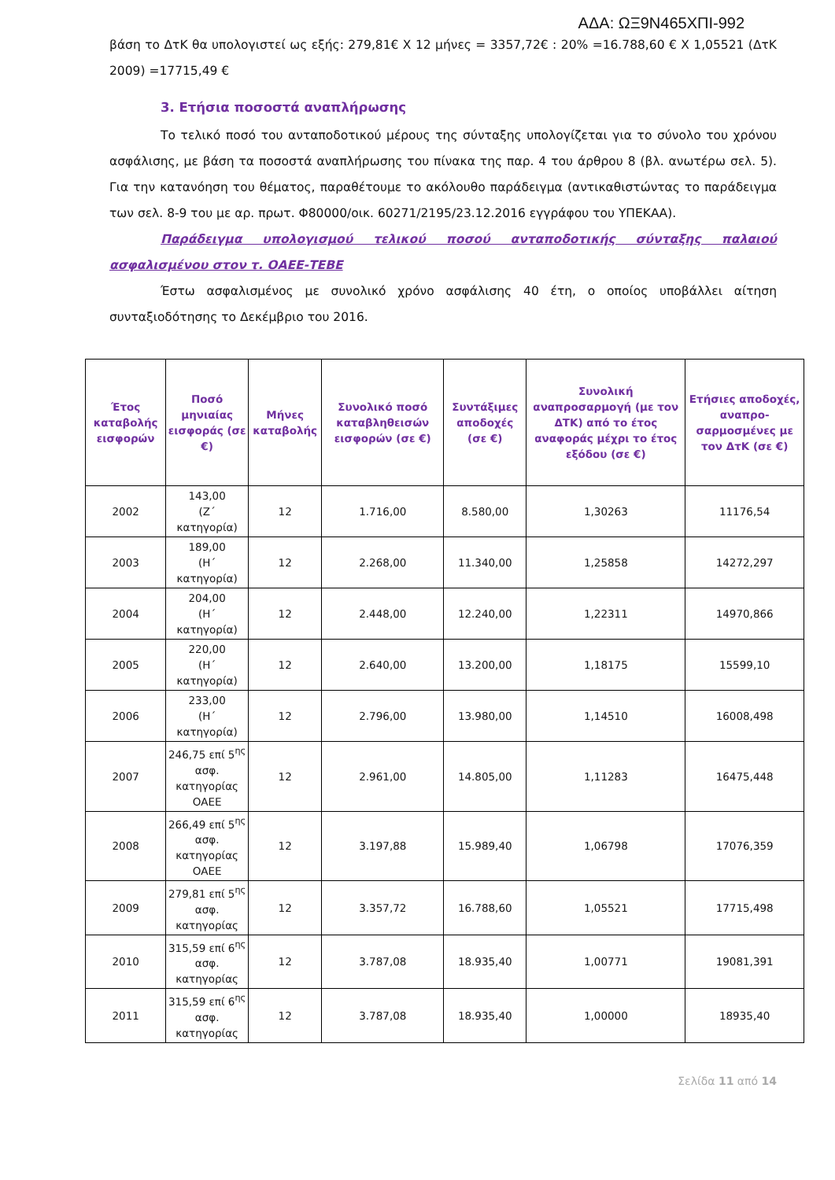ΑΔΑ: ΩΞ9Ν465ΧΠΙ-992
βάση το ΔτΚ θα υπολογιστεί ως εξής: 279,81€ Χ 12 μήνες = 3357,72€ : 20% =16.788,60 € Χ 1,05521 (ΔτΚ 2009) =17715,49 €
3. Ετήσια ποσοστά αναπλήρωσης
Το τελικό ποσό του ανταποδοτικού μέρους της σύνταξης υπολογίζεται για το σύνολο του χρόνου ασφάλισης, με βάση τα ποσοστά αναπλήρωσης του πίνακα της παρ. 4 του άρθρου 8 (βλ. ανωτέρω σελ. 5). Για την κατανόηση του θέματος, παραθέτουμε το ακόλουθο παράδειγμα (αντικαθιστώντας το παράδειγμα των σελ. 8-9 του με αρ. πρωτ. Φ80000/οικ. 60271/2195/23.12.2016 εγγράφου του ΥΠΕΚΑΑ).
Παράδειγμα υπολογισμού τελικού ποσού ανταποδοτικής σύνταξης παλαιού ασφαλισμένου στον τ. ΟΑΕΕ-ΤΕΒΕ
Έστω ασφαλισμένος με συνολικό χρόνο ασφάλισης 40 έτη, ο οποίος υποβάλλει αίτηση συνταξιοδότησης το Δεκέμβριο του 2016.
| Έτος καταβολής εισφορών | Ποσό μηνιαίας εισφοράς (σε €) | Μήνες καταβολής | Συνολικό ποσό καταβληθεισών εισφορών (σε €) | Συντάξιμες αποδοχές (σε €) | Συνολική αναπροσαρμογή (με τον ΔΤΚ) από το έτος αναφοράς μέχρι το έτος εξόδου (σε €) | Ετήσιες αποδοχές, αναπρο-σαρμοσμένες με τον ΔτΚ (σε €) |
| --- | --- | --- | --- | --- | --- | --- |
| 2002 | 143,00 (Ζ΄ κατηγορία) | 12 | 1.716,00 | 8.580,00 | 1,30263 | 11176,54 |
| 2003 | 189,00 (Η΄ κατηγορία) | 12 | 2.268,00 | 11.340,00 | 1,25858 | 14272,297 |
| 2004 | 204,00 (Η΄ κατηγορία) | 12 | 2.448,00 | 12.240,00 | 1,22311 | 14970,866 |
| 2005 | 220,00 (Η΄ κατηγορία) | 12 | 2.640,00 | 13.200,00 | 1,18175 | 15599,10 |
| 2006 | 233,00 (Η΄ κατηγορία) | 12 | 2.796,00 | 13.980,00 | 1,14510 | 16008,498 |
| 2007 | 246,75 επί 5<sup>ης</sup> ασφ. κατηγορίας ΟΑΕΕ | 12 | 2.961,00 | 14.805,00 | 1,11283 | 16475,448 |
| 2008 | 266,49 επί 5<sup>ης</sup> ασφ. κατηγορίας ΟΑΕΕ | 12 | 3.197,88 | 15.989,40 | 1,06798 | 17076,359 |
| 2009 | 279,81 επί 5<sup>ης</sup> ασφ. κατηγορίας | 12 | 3.357,72 | 16.788,60 | 1,05521 | 17715,498 |
| 2010 | 315,59 επί 6<sup>ης</sup> ασφ. κατηγορίας | 12 | 3.787,08 | 18.935,40 | 1,00771 | 19081,391 |
| 2011 | 315,59 επί 6<sup>ης</sup> ασφ. κατηγορίας | 12 | 3.787,08 | 18.935,40 | 1,00000 | 18935,40 |
Σελίδα 11 από 14